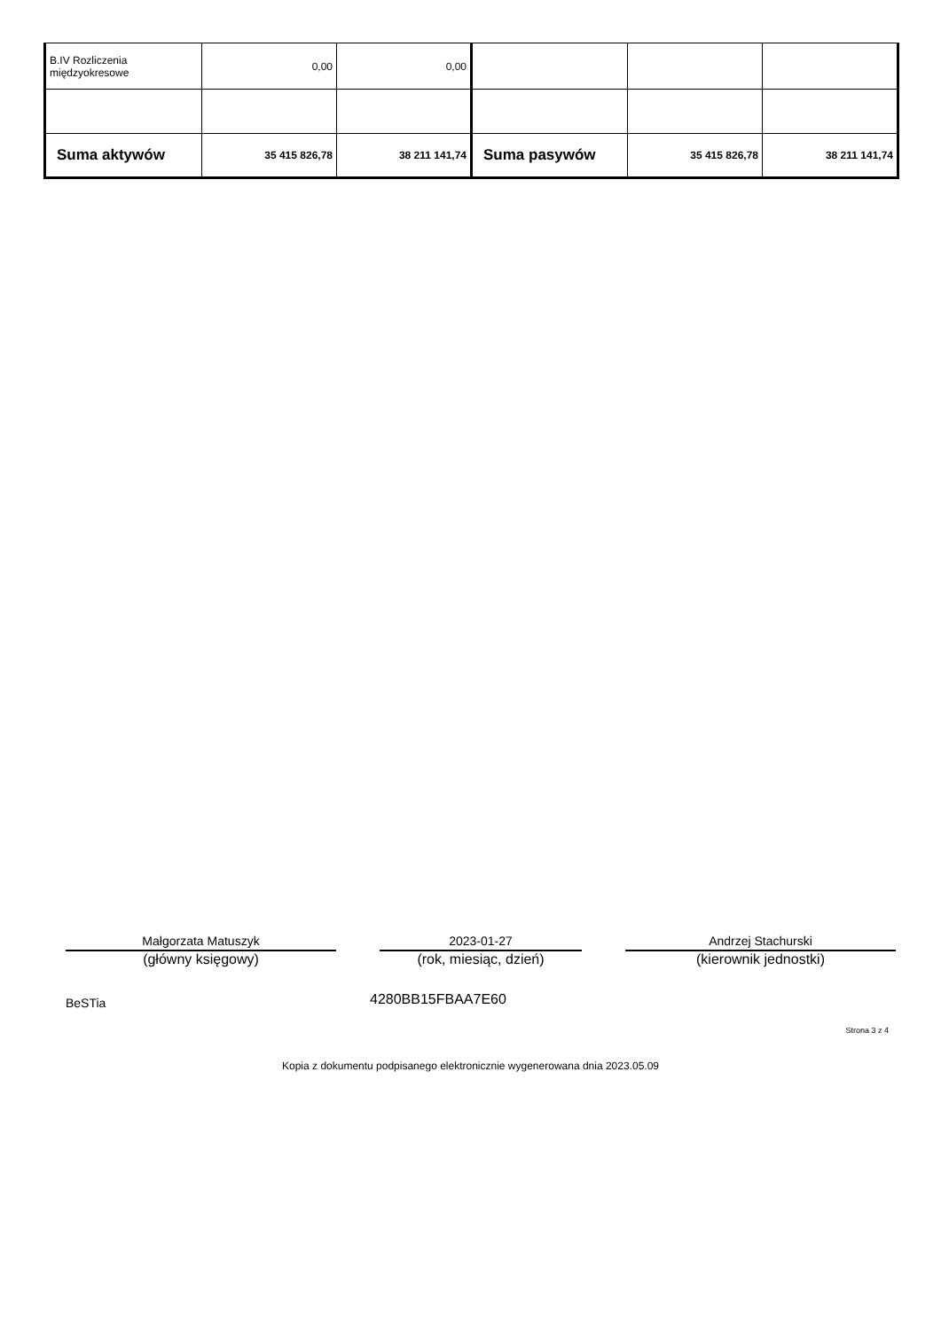| B.IV Rozliczenia międzyokresowe | 0,00 | 0,00 | | | |
| Suma aktywów | 35 415 826,78 | 38 211 141,74 | Suma pasywów | 35 415 826,78 | 38 211 141,74 |
Małgorzata Matuszyk
(główny księgowy)
2023-01-27
(rok, miesiąc, dzień)
Andrzej Stachurski
(kierownik jednostki)
BeSTia 4280BB15FBAA7E60
Strona 3 z 4
Kopia z dokumentu podpisanego elektronicznie wygenerowana dnia 2023.05.09